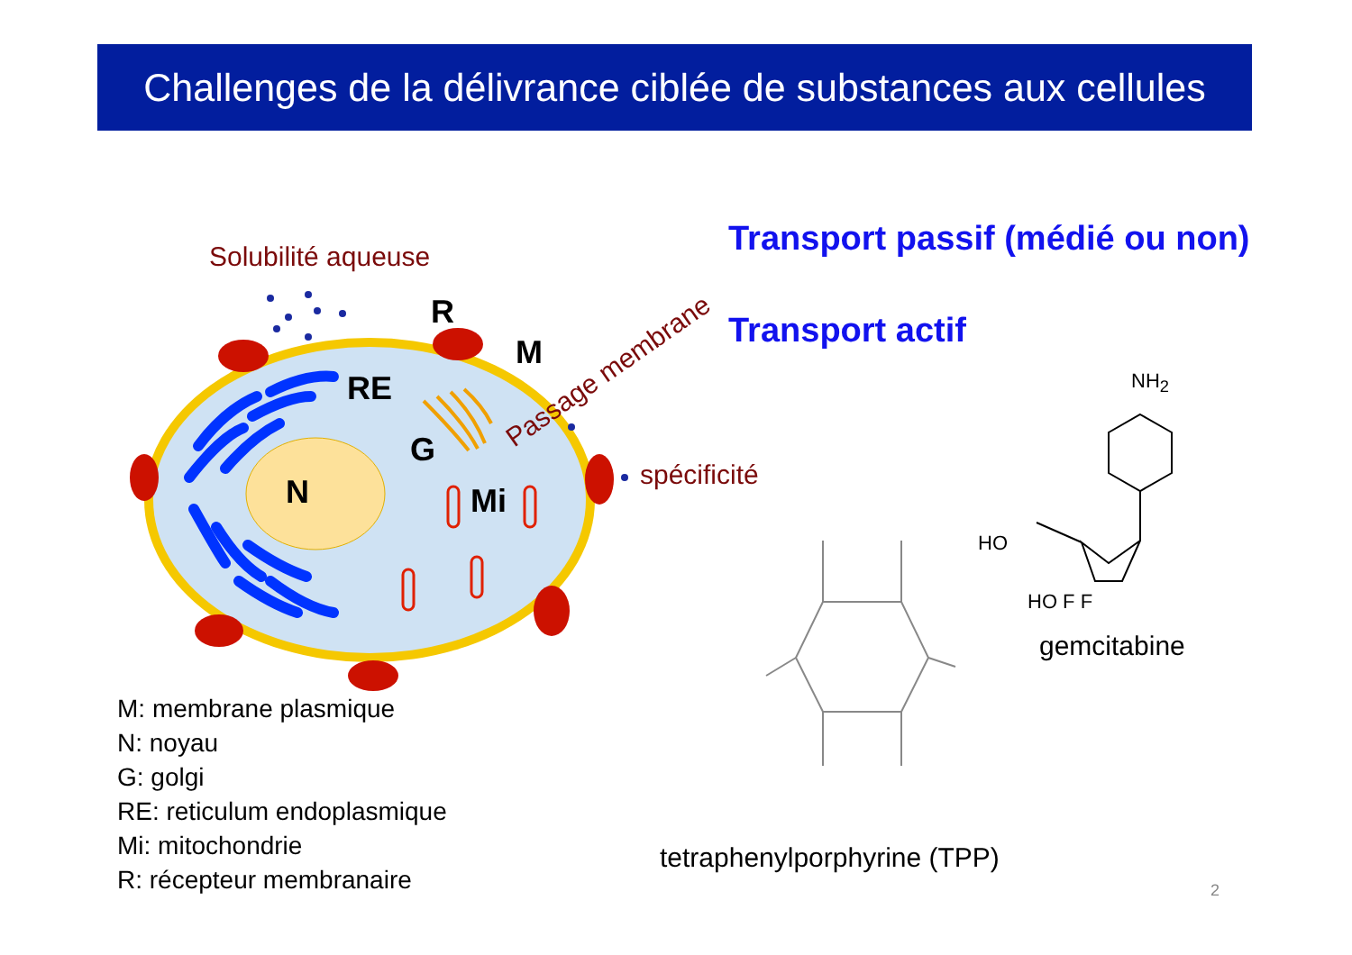Challenges de la délivrance ciblée de substances aux cellules
Solubilité aqueuse
R
M
RE
G
N Mi
Passage membrane
spécificité
Transport passif (médié ou non)
Transport actif
NH<sub>2</sub>
HO
HO F F
gemcitabine
tetraphenylporphyrine (TPP)
M: membrane plasmique
N: noyau
G: golgi
RE: reticulum endoplasmique
Mi: mitochondrie
R: récepteur membranaire
2